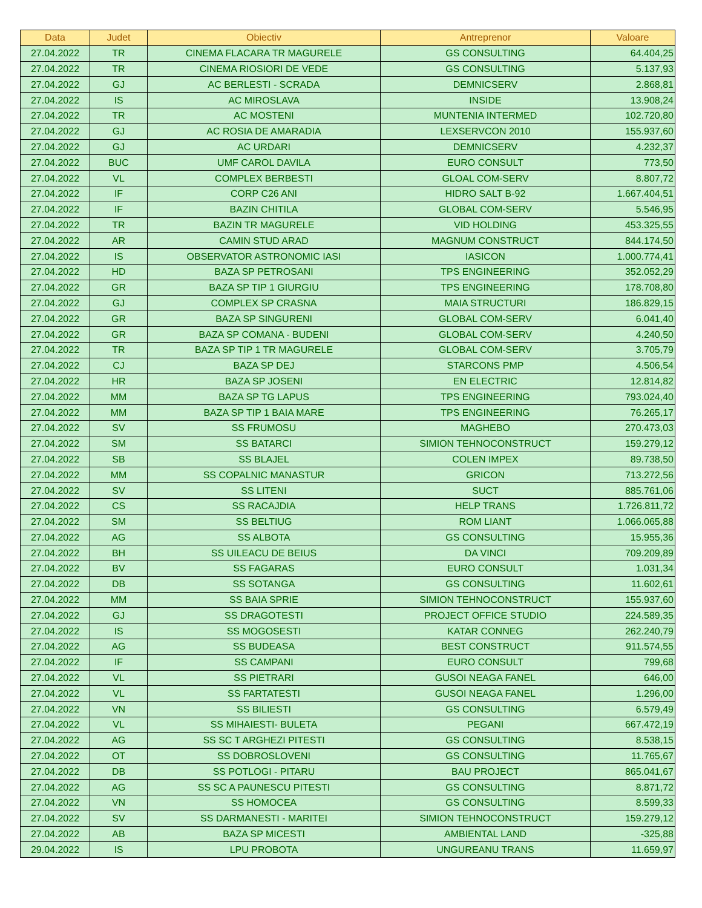| Data | Judet | Obiectiv | Antreprenor | Valoare |
| --- | --- | --- | --- | --- |
| 27.04.2022 | TR | CINEMA FLACARA TR MAGURELE | GS CONSULTING | 64.404,25 |
| 27.04.2022 | TR | CINEMA RIOSIORI DE VEDE | GS CONSULTING | 5.137,93 |
| 27.04.2022 | GJ | AC BERLESTI - SCRADA | DEMNICSERV | 2.868,81 |
| 27.04.2022 | IS | AC MIROSLAVA | INSIDE | 13.908,24 |
| 27.04.2022 | TR | AC MOSTENI | MUNTENIA INTERMED | 102.720,80 |
| 27.04.2022 | GJ | AC ROSIA DE AMARADIA | LEXSERVCON 2010 | 155.937,60 |
| 27.04.2022 | GJ | AC URDARI | DEMNICSERV | 4.232,37 |
| 27.04.2022 | BUC | UMF CAROL DAVILA | EURO CONSULT | 773,50 |
| 27.04.2022 | VL | COMPLEX BERBESTI | GLOAL COM-SERV | 8.807,72 |
| 27.04.2022 | IF | CORP C26 ANI | HIDRO SALT B-92 | 1.667.404,51 |
| 27.04.2022 | IF | BAZIN CHITILA | GLOBAL COM-SERV | 5.546,95 |
| 27.04.2022 | TR | BAZIN TR MAGURELE | VID HOLDING | 453.325,55 |
| 27.04.2022 | AR | CAMIN STUD ARAD | MAGNUM CONSTRUCT | 844.174,50 |
| 27.04.2022 | IS | OBSERVATOR ASTRONOMIC IASI | IASICON | 1.000.774,41 |
| 27.04.2022 | HD | BAZA SP PETROSANI | TPS ENGINEERING | 352.052,29 |
| 27.04.2022 | GR | BAZA SP TIP 1 GIURGIU | TPS ENGINEERING | 178.708,80 |
| 27.04.2022 | GJ | COMPLEX SP CRASNA | MAIA STRUCTURI | 186.829,15 |
| 27.04.2022 | GR | BAZA SP SINGURENI | GLOBAL COM-SERV | 6.041,40 |
| 27.04.2022 | GR | BAZA SP COMANA - BUDENI | GLOBAL COM-SERV | 4.240,50 |
| 27.04.2022 | TR | BAZA SP TIP 1 TR MAGURELE | GLOBAL COM-SERV | 3.705,79 |
| 27.04.2022 | CJ | BAZA SP DEJ | STARCONS PMP | 4.506,54 |
| 27.04.2022 | HR | BAZA SP JOSENI | EN ELECTRIC | 12.814,82 |
| 27.04.2022 | MM | BAZA SP TG LAPUS | TPS ENGINEERING | 793.024,40 |
| 27.04.2022 | MM | BAZA SP TIP 1 BAIA MARE | TPS ENGINEERING | 76.265,17 |
| 27.04.2022 | SV | SS FRUMOSU | MAGHEBO | 270.473,03 |
| 27.04.2022 | SM | SS BATARCI | SIMION TEHNOCONSTRUCT | 159.279,12 |
| 27.04.2022 | SB | SS BLAJEL | COLEN IMPEX | 89.738,50 |
| 27.04.2022 | MM | SS COPALNIC MANASTUR | GRICON | 713.272,56 |
| 27.04.2022 | SV | SS LITENI | SUCT | 885.761,06 |
| 27.04.2022 | CS | SS RACAJDIA | HELP TRANS | 1.726.811,72 |
| 27.04.2022 | SM | SS BELTIUG | ROM LIANT | 1.066.065,88 |
| 27.04.2022 | AG | SS ALBOTA | GS CONSULTING | 15.955,36 |
| 27.04.2022 | BH | SS UILEACU DE BEIUS | DA VINCI | 709.209,89 |
| 27.04.2022 | BV | SS FAGARAS | EURO CONSULT | 1.031,34 |
| 27.04.2022 | DB | SS SOTANGA | GS CONSULTING | 11.602,61 |
| 27.04.2022 | MM | SS BAIA SPRIE | SIMION TEHNOCONSTRUCT | 155.937,60 |
| 27.04.2022 | GJ | SS DRAGOTESTI | PROJECT OFFICE STUDIO | 224.589,35 |
| 27.04.2022 | IS | SS MOGOSESTI | KATAR CONNEG | 262.240,79 |
| 27.04.2022 | AG | SS BUDEASA | BEST CONSTRUCT | 911.574,55 |
| 27.04.2022 | IF | SS CAMPANI | EURO CONSULT | 799,68 |
| 27.04.2022 | VL | SS PIETRARI | GUSOI NEAGA FANEL | 646,00 |
| 27.04.2022 | VL | SS FARTATESTI | GUSOI NEAGA FANEL | 1.296,00 |
| 27.04.2022 | VN | SS BILIESTI | GS CONSULTING | 6.579,49 |
| 27.04.2022 | VL | SS MIHAIESTI- BULETA | PEGANI | 667.472,19 |
| 27.04.2022 | AG | SS SC T ARGHEZI PITESTI | GS CONSULTING | 8.538,15 |
| 27.04.2022 | OT | SS DOBROSLOVENI | GS CONSULTING | 11.765,67 |
| 27.04.2022 | DB | SS POTLOGI - PITARU | BAU PROJECT | 865.041,67 |
| 27.04.2022 | AG | SS SC A PAUNESCU PITESTI | GS CONSULTING | 8.871,72 |
| 27.04.2022 | VN | SS HOMOCEA | GS CONSULTING | 8.599,33 |
| 27.04.2022 | SV | SS DARMANESTI - MARITEI | SIMION TEHNOCONSTRUCT | 159.279,12 |
| 27.04.2022 | AB | BAZA SP MICESTI | AMBIENTAL LAND | -325,88 |
| 29.04.2022 | IS | LPU PROBOTA | UNGUREANU TRANS | 11.659,97 |